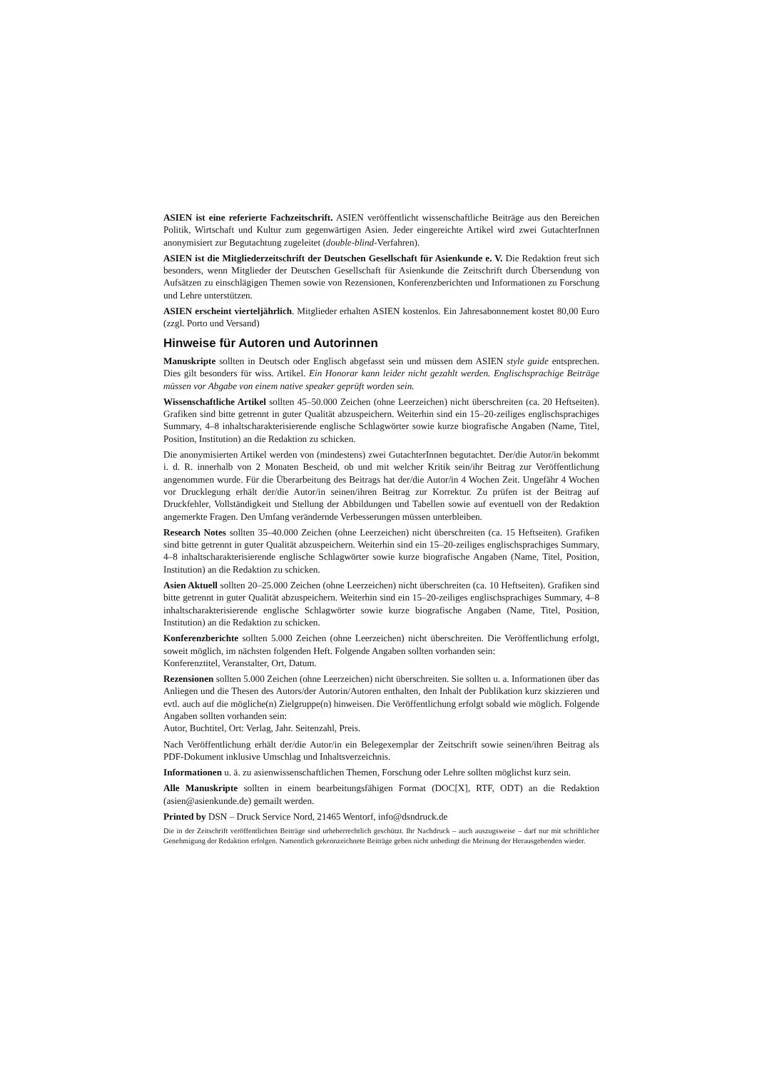ASIEN ist eine referierte Fachzeitschrift. ASIEN veröffentlicht wissenschaftliche Beiträge aus den Bereichen Politik, Wirtschaft und Kultur zum gegenwärtigen Asien. Jeder eingereichte Artikel wird zwei GutachterInnen anonymisiert zur Begutachtung zugeleitet (double-blind-Verfahren).
ASIEN ist die Mitgliederzeitschrift der Deutschen Gesellschaft für Asienkunde e. V. Die Redaktion freut sich besonders, wenn Mitglieder der Deutschen Gesellschaft für Asienkunde die Zeitschrift durch Übersendung von Aufsätzen zu einschlägigen Themen sowie von Rezensionen, Konferenzberichten und Informationen zu Forschung und Lehre unterstützen.
ASIEN erscheint vierteljährlich. Mitglieder erhalten ASIEN kostenlos. Ein Jahresabonnement kostet 80,00 Euro (zzgl. Porto und Versand)
Hinweise für Autoren und Autorinnen
Manuskripte sollten in Deutsch oder Englisch abgefasst sein und müssen dem ASIEN style guide entsprechen. Dies gilt besonders für wiss. Artikel. Ein Honorar kann leider nicht gezahlt werden. Englischsprachige Beiträge müssen vor Abgabe von einem native speaker geprüft worden sein.
Wissenschaftliche Artikel sollten 45–50.000 Zeichen (ohne Leerzeichen) nicht überschreiten (ca. 20 Heftseiten). Grafiken sind bitte getrennt in guter Qualität abzuspeichern. Weiterhin sind ein 15–20-zeiliges englischsprachiges Summary, 4–8 inhaltscharakterisierende englische Schlagwörter sowie kurze biografische Angaben (Name, Titel, Position, Institution) an die Redaktion zu schicken.
Die anonymisierten Artikel werden von (mindestens) zwei GutachterInnen begutachtet. Der/die Autor/in bekommt i. d. R. innerhalb von 2 Monaten Bescheid, ob und mit welcher Kritik sein/ihr Beitrag zur Veröffentlichung angenommen wurde. Für die Überarbeitung des Beitrags hat der/die Autor/in 4 Wochen Zeit. Ungefähr 4 Wochen vor Drucklegung erhält der/die Autor/in seinen/ihren Beitrag zur Korrektur. Zu prüfen ist der Beitrag auf Druckfehler, Vollständigkeit und Stellung der Abbildungen und Tabellen sowie auf eventuell von der Redaktion angemerkte Fragen. Den Umfang verändernde Verbesserungen müssen unterbleiben.
Research Notes sollten 35–40.000 Zeichen (ohne Leerzeichen) nicht überschreiten (ca. 15 Heftseiten). Grafiken sind bitte getrennt in guter Qualität abzuspeichern. Weiterhin sind ein 15–20-zeiliges englischsprachiges Summary, 4–8 inhaltscharakterisierende englische Schlagwörter sowie kurze biografische Angaben (Name, Titel, Position, Institution) an die Redaktion zu schicken.
Asien Aktuell sollten 20–25.000 Zeichen (ohne Leerzeichen) nicht überschreiten (ca. 10 Heftseiten). Grafiken sind bitte getrennt in guter Qualität abzuspeichern. Weiterhin sind ein 15–20-zeiliges englischsprachiges Summary, 4–8 inhaltscharakterisierende englische Schlagwörter sowie kurze biografische Angaben (Name, Titel, Position, Institution) an die Redaktion zu schicken.
Konferenzberichte sollten 5.000 Zeichen (ohne Leerzeichen) nicht überschreiten. Die Veröffentlichung erfolgt, soweit möglich, im nächsten folgenden Heft. Folgende Angaben sollten vorhanden sein:
Konferenztitel, Veranstalter, Ort, Datum.
Rezensionen sollten 5.000 Zeichen (ohne Leerzeichen) nicht überschreiten. Sie sollten u. a. Informationen über das Anliegen und die Thesen des Autors/der Autorin/Autoren enthalten, den Inhalt der Publikation kurz skizzieren und evtl. auch auf die mögliche(n) Zielgruppe(n) hinweisen. Die Veröffentlichung erfolgt sobald wie möglich. Folgende Angaben sollten vorhanden sein:
Autor, Buchtitel, Ort: Verlag, Jahr. Seitenzahl, Preis.
Nach Veröffentlichung erhält der/die Autor/in ein Belegexemplar der Zeitschrift sowie seinen/ihren Beitrag als PDF-Dokument inklusive Umschlag und Inhaltsverzeichnis.
Informationen u. ä. zu asienwissenschaftlichen Themen, Forschung oder Lehre sollten möglichst kurz sein.
Alle Manuskripte sollten in einem bearbeitungsfähigen Format (DOC[X], RTF, ODT) an die Redaktion (asien@asienkunde.de) gemailt werden.
Printed by DSN – Druck Service Nord, 21465 Wentorf, info@dsndruck.de
Die in der Zeitschrift veröffentlichten Beiträge sind urheberrechtlich geschützt. Ihr Nachdruck – auch auszugsweise – darf nur mit schriftlicher Genehmigung der Redaktion erfolgen. Namentlich gekennzeichnete Beiträge geben nicht unbedingt die Meinung der Herausgebenden wieder.